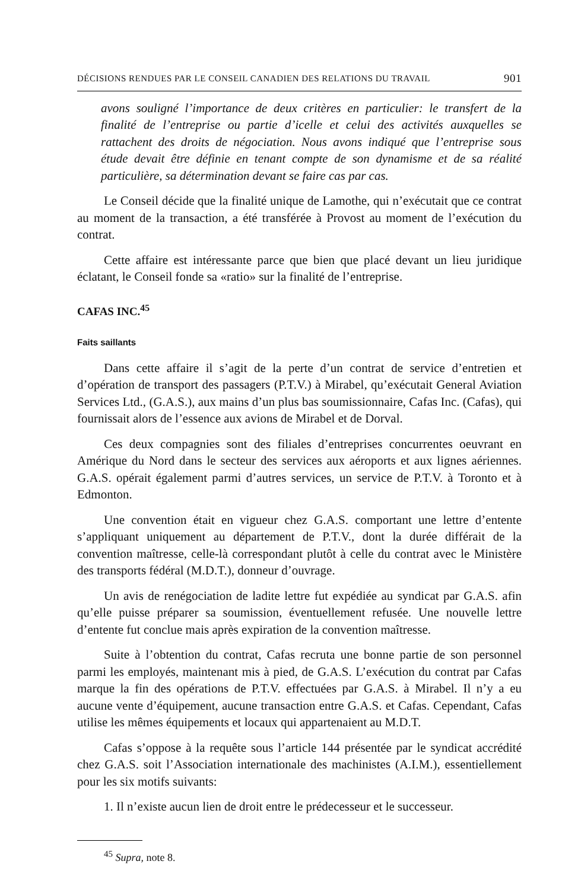DÉCISIONS RENDUES PAR LE CONSEIL CANADIEN DES RELATIONS DU TRAVAIL 901
avons souligné l’importance de deux critères en particulier: le transfert de la finalité de l’entreprise ou partie d’icelle et celui des activités auxquelles se rattachent des droits de négociation. Nous avons indiqué que l’entreprise sous étude devait être définie en tenant compte de son dynamisme et de sa réalité particulière, sa détermination devant se faire cas par cas.
Le Conseil décide que la finalité unique de Lamothe, qui n’exécutait que ce contrat au moment de la transaction, a été transférée à Provost au moment de l’exécution du contrat.
Cette affaire est intéressante parce que bien que placé devant un lieu juridique éclatant, le Conseil fonde sa «ratio» sur la finalité de l’entreprise.
CAFAS INC.<sup>45</sup>
Faits saillants
Dans cette affaire il s’agit de la perte d’un contrat de service d’entretien et d’opération de transport des passagers (P.T.V.) à Mirabel, qu’exécutait General Aviation Services Ltd., (G.A.S.), aux mains d’un plus bas soumissionnaire, Cafas Inc. (Cafas), qui fournissait alors de l’essence aux avions de Mirabel et de Dorval.
Ces deux compagnies sont des filiales d’entreprises concurrentes oeuvrant en Amérique du Nord dans le secteur des services aux aéroports et aux lignes aériennes. G.A.S. opérait également parmi d’autres services, un service de P.T.V. à Toronto et à Edmonton.
Une convention était en vigueur chez G.A.S. comportant une lettre d’entente s’appliquant uniquement au département de P.T.V., dont la durée différait de la convention maîtresse, celle-là correspondant plutôt à celle du contrat avec le Ministère des transports fédéral (M.D.T.), donneur d’ouvrage.
Un avis de renégociation de ladite lettre fut expédiée au syndicat par G.A.S. afin qu’elle puisse préparer sa soumission, éventuellement refusée. Une nouvelle lettre d’entente fut conclue mais après expiration de la convention maîtresse.
Suite à l’obtention du contrat, Cafas recruta une bonne partie de son personnel parmi les employés, maintenant mis à pied, de G.A.S. L’exécution du contrat par Cafas marque la fin des opérations de P.T.V. effectuées par G.A.S. à Mirabel. Il n’y a eu aucune vente d’équipement, aucune transaction entre G.A.S. et Cafas. Cependant, Cafas utilise les mêmes équipements et locaux qui appartenaient au M.D.T.
Cafas s’oppose à la requête sous l’article 144 présentée par le syndicat accrédité chez G.A.S. soit l’Association internationale des machinistes (A.I.M.), essentiellement pour les six motifs suivants:
1. Il n’existe aucun lien de droit entre le prédecesseur et le successeur.
<sup>45</sup> Supra, note 8.